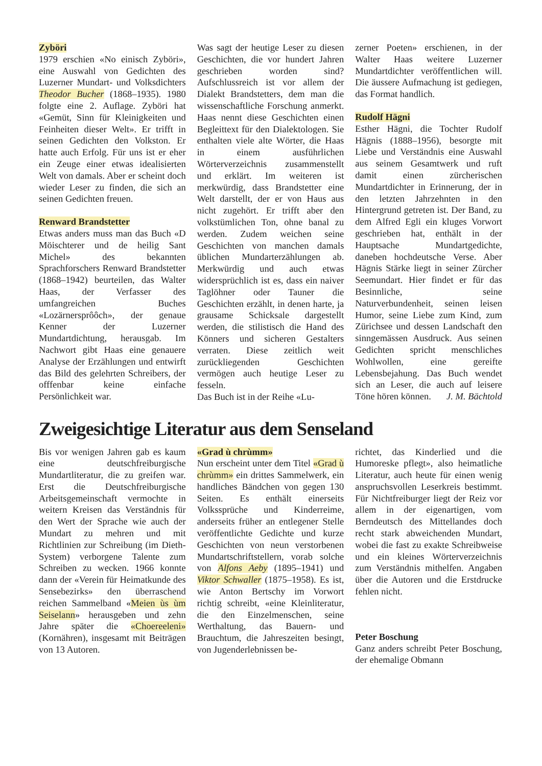Zyböri
1979 erschien «No einisch Zyböri», eine Auswahl von Gedichten des Luzerner Mundart- und Volksdichters Theodor Bucher (1868–1935). 1980 folgte eine 2. Auflage. Zyböri hat «Gemüt, Sinn für Kleinigkeiten und Feinheiten dieser Welt». Er trifft in seinen Gedichten den Volkston. Er hatte auch Erfolg. Für uns ist er eher ein Zeuge einer etwas idealisierten Welt von damals. Aber er scheint doch wieder Leser zu finden, die sich an seinen Gedichten freuen.
Renward Brandstetter
Etwas anders muss man das Buch «D Möischterer und de heilig Sant Michel» des bekannten Sprachforschers Renward Brandstetter (1868–1942) beurteilen, das Walter Haas, der Verfasser des umfangreichen Buches «Lozärnersprôôch», der genaue Kenner der Luzerner Mundartdichtung, herausgab. Im Nachwort gibt Haas eine genauere Analyse der Erzählungen und entwirft das Bild des gelehrten Schreibers, der offfenbar keine einfache Persönlichkeit war.
Was sagt der heutige Leser zu diesen Geschichten, die vor hundert Jahren geschrieben worden sind? Aufschlussreich ist vor allem der Dialekt Brandstetters, dem man die wissenschaftliche Forschung anmerkt. Haas nennt diese Geschichten einen Begleittext für den Dialektologen. Sie enthalten viele alte Wörter, die Haas in einem ausführlichen Wörterverzeichnis zusammenstellt und erklärt. Im weiteren ist merkwürdig, dass Brandstetter eine Welt darstellt, der er von Haus aus nicht zugehört. Er trifft aber den volkstümlichen Ton, ohne banal zu werden. Zudem weichen seine Geschichten von manchen damals üblichen Mundarterzählungen ab. Merkwürdig und auch etwas widersprüchlich ist es, dass ein naiver Taglöhner oder Tauner die Geschichten erzählt, in denen harte, ja grausame Schicksale dargestellt werden, die stilistisch die Hand des Könners und sicheren Gestalters verraten. Diese zeitlich weit zurückliegenden Geschichten vermögen auch heutige Leser zu fesseln.
Das Buch ist in der Reihe «Lu-
zerner Poeten» erschienen, in der Walter Haas weitere Luzerner Mundartdichter veröffentlichen will. Die äussere Aufmachung ist gediegen, das Format handlich.
Rudolf Hägni
Esther Hägni, die Tochter Rudolf Hägnis (1888–1956), besorgte mit Liebe und Verständnis eine Auswahl aus seinem Gesamtwerk und ruft damit einen zürcherischen Mundartdichter in Erinnerung, der in den letzten Jahrzehnten in den Hintergrund getreten ist. Der Band, zu dem Alfred Egli ein kluges Vorwort geschrieben hat, enthält in der Hauptsache Mundartgedichte, daneben hochdeutsche Verse. Aber Hägnis Stärke liegt in seiner Zürcher Seemundart. Hier findet er für das Besinnliche, seine Naturverbundenheit, seinen leisen Humor, seine Liebe zum Kind, zum Zürichsee und dessen Landschaft den sinngemässen Ausdruck. Aus seinen Gedichten spricht menschliches Wohlwollen, eine gereifte Lebensbejahung. Das Buch wendet sich an Leser, die auch auf leisere Töne hören können. J. M. Bächtold
Zweigesichtige Literatur aus dem Senseland
Bis vor wenigen Jahren gab es kaum eine deutschfreiburgische Mundartliteratur, die zu greifen war. Erst die Deutschfreiburgische Arbeitsgemeinschaft vermochte in weitern Kreisen das Verständnis für den Wert der Sprache wie auch der Mundart zu mehren und mit Richtlinien zur Schreibung (im Dieth-System) verborgene Talente zum Schreiben zu wecken. 1966 konnte dann der «Verein für Heimatkunde des Sensebezirks» den überraschend reichen Sammelband «Meien ùs ùm Seiselann» herausgeben und zehn Jahre später die «Choereeleni» (Kornähren), insgesamt mit Beiträgen von 13 Autoren.
«Grad ù chrùmm»
Nun erscheint unter dem Titel «Grad ù chrùmm» ein drittes Sammelwerk, ein handliches Bändchen von gegen 130 Seiten. Es enthält einerseits Volkssprüche und Kinderreime, anderseits früher an entlegener Stelle veröffentlichte Gedichte und kurze Geschichten von neun verstorbenen Mundartschriftstellern, vorab solche von Alfons Aeby (1895–1941) und Viktor Schwaller (1875–1958). Es ist, wie Anton Bertschy im Vorwort richtig schreibt, «eine Kleinliteratur, die den Einzelmenschen, seine Werthaltung, das Bauern- und Brauchtum, die Jahreszeiten besingt, von Jugenderlebnissen be-
richtet, das Kinderlied und die Humoreske pflegt», also heimatliche Literatur, auch heute für einen wenig anspruchsvollen Leserkreis bestimmt. Für Nichtfreiburger liegt der Reiz vor allem in der eigenartigen, vom Berndeutsch des Mittellandes doch recht stark abweichenden Mundart, wobei die fast zu exakte Schreibweise und ein kleines Wörterverzeichnis zum Verständnis mithelfen. Angaben über die Autoren und die Erstdrucke fehlen nicht.
Peter Boschung
Ganz anders schreibt Peter Boschung, der ehemalige Obmann